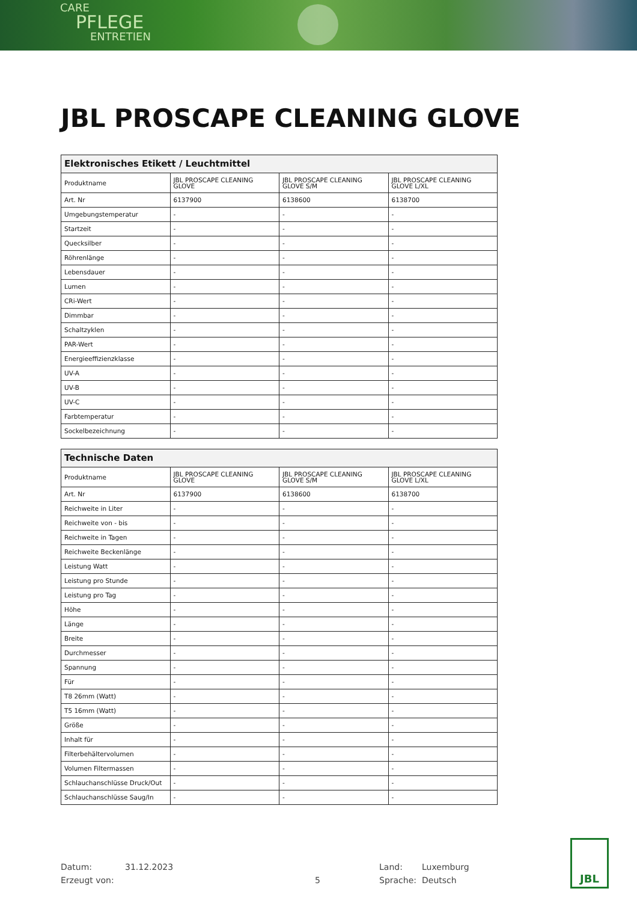CARE
PFLEGE
ENTRETIEN
JBL PROSCAPE CLEANING GLOVE
| Elektronisches Etikett / Leuchtmittel | | | |
| --- | --- | --- | --- |
| Produktname | JBL PROSCAPE CLEANING GLOVE | JBL PROSCAPE CLEANING GLOVE S/M | JBL PROSCAPE CLEANING GLOVE L/XL |
| Art. Nr | 6137900 | 6138600 | 6138700 |
| Umgebungstemperatur | - | - | - |
| Startzeit | - | - | - |
| Quecksilber | - | - | - |
| Röhrenlänge | - | - | - |
| Lebensdauer | - | - | - |
| Lumen | - | - | - |
| CRi-Wert | - | - | - |
| Dimmbar | - | - | - |
| Schaltzyklen | - | - | - |
| PAR-Wert | - | - | - |
| Energieeffizienzklasse | - | - | - |
| UV-A | - | - | - |
| UV-B | - | - | - |
| UV-C | - | - | - |
| Farbtemperatur | - | - | - |
| Sockelbezeichnung | - | - | - |
| Technische Daten | | | |
| --- | --- | --- | --- |
| Produktname | JBL PROSCAPE CLEANING GLOVE | JBL PROSCAPE CLEANING GLOVE S/M | JBL PROSCAPE CLEANING GLOVE L/XL |
| Art. Nr | 6137900 | 6138600 | 6138700 |
| Reichweite in Liter | - | - | - |
| Reichweite von - bis | - | - | - |
| Reichweite in Tagen | - | - | - |
| Reichweite Beckenlänge | - | - | - |
| Leistung Watt | - | - | - |
| Leistung pro Stunde | - | - | - |
| Leistung pro Tag | - | - | - |
| Höhe | - | - | - |
| Länge | - | - | - |
| Breite | - | - | - |
| Durchmesser | - | - | - |
| Spannung | - | - | - |
| Für | - | - | - |
| T8 26mm (Watt) | - | - | - |
| T5 16mm (Watt) | - | - | - |
| Größe | - | - | - |
| Inhalt für | - | - | - |
| Filterbehältervolumen | - | - | - |
| Volumen Filtermassen | - | - | - |
| Schlauchanschlüsse Druck/Out | - | - | - |
| Schlauchanschlüsse Saug/In | - | - | - |
Datum: 31.12.2023 Land: Luxemburg
Erzeugt von: 5 Sprache: Deutsch
JBL